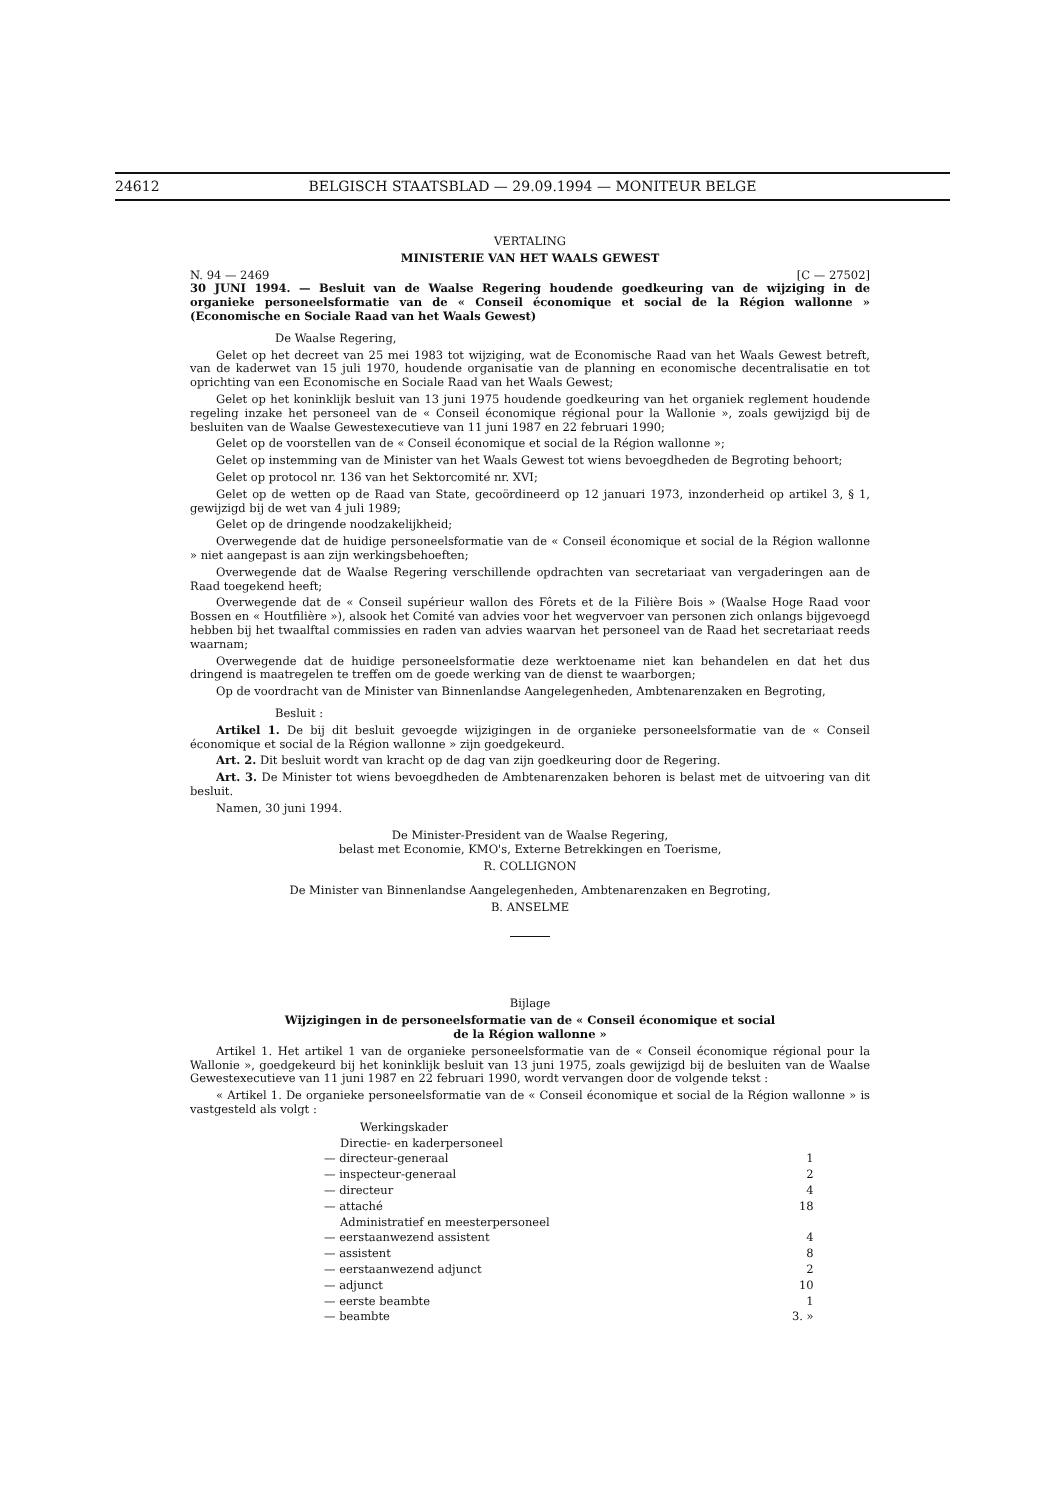24612 BELGISCH STAATSBLAD — 29.09.1994 — MONITEUR BELGE
VERTALING
MINISTERIE VAN HET WAALS GEWEST
N. 94 — 2469 [C — 27502]
30 JUNI 1994. — Besluit van de Waalse Regering houdende goedkeuring van de wijziging in de organieke personeelsformatie van de « Conseil économique et social de la Région wallonne » (Economische en Sociale Raad van het Waals Gewest)
De Waalse Regering,
Gelet op het decreet van 25 mei 1983 tot wijziging, wat de Economische Raad van het Waals Gewest betreft, van de kaderwet van 15 juli 1970, houdende organisatie van de planning en economische decentralisatie en tot oprichting van een Economische en Sociale Raad van het Waals Gewest;
Gelet op het koninklijk besluit van 13 juni 1975 houdende goedkeuring van het organiek reglement houdende regeling inzake het personeel van de « Conseil économique régional pour la Wallonie », zoals gewijzigd bij de besluiten van de Waalse Gewestexecutieve van 11 juni 1987 en 22 februari 1990;
Gelet op de voorstellen van de « Conseil économique et social de la Région wallonne »;
Gelet op instemming van de Minister van het Waals Gewest tot wiens bevoegdheden de Begroting behoort;
Gelet op protocol nr. 136 van het Sektorcomité nr. XVI;
Gelet op de wetten op de Raad van State, gecoördineerd op 12 januari 1973, inzonderheid op artikel 3, § 1, gewijzigd bij de wet van 4 juli 1989;
Gelet op de dringende noodzakelijkheid;
Overwegende dat de huidige personeelsformatie van de « Conseil économique et social de la Région wallonne » niet aangepast is aan zijn werkingsbehoeften;
Overwegende dat de Waalse Regering verschillende opdrachten van secretariaat van vergaderingen aan de Raad toegekend heeft;
Overwegende dat de « Conseil supérieur wallon des Fôrets et de la Filière Bois » (Waalse Hoge Raad voor Bossen en « Houtfilière »), alsook het Comité van advies voor het wegvervoer van personen zich onlangs bijgevoegd hebben bij het twaalftal commissies en raden van advies waarvan het personeel van de Raad het secretariaat reeds waarnam;
Overwegende dat de huidige personeelsformatie deze werktoename niet kan behandelen en dat het dus dringend is maatregelen te treffen om de goede werking van de dienst te waarborgen;
Op de voordracht van de Minister van Binnenlandse Aangelegenheden, Ambtenarenzaken en Begroting,
Besluit :
Artikel 1. De bij dit besluit gevoegde wijzigingen in de organieke personeelsformatie van de « Conseil économique et social de la Région wallonne » zijn goedgekeurd.
Art. 2. Dit besluit wordt van kracht op de dag van zijn goedkeuring door de Regering.
Art. 3. De Minister tot wiens bevoegdheden de Ambtenarenzaken behoren is belast met de uitvoering van dit besluit.
Namen, 30 juni 1994.
De Minister-President van de Waalse Regering,
belast met Economie, KMO's, Externe Betrekkingen en Toerisme,
R. COLLIGNON
De Minister van Binnenlandse Aangelegenheden, Ambtenarenzaken en Begroting,
B. ANSELME
Bijlage
Wijzigingen in de personeelsformatie van de « Conseil économique et social
de la Région wallonne »
Artikel 1. Het artikel 1 van de organieke personeelsformatie van de « Conseil économique régional pour la Wallonie », goedgekeurd bij het koninklijk besluit van 13 juni 1975, zoals gewijzigd bij de besluiten van de Waalse Gewestexecutieve van 11 juni 1987 en 22 februari 1990, wordt vervangen door de volgende tekst :
« Artikel 1. De organieke personeelsformatie van de « Conseil économique et social de la Région wallonne » is vastgesteld als volgt :
| Werkingskader | |
| Directie- en kaderpersoneel | |
| — directeur-generaal | 1 |
| — inspecteur-generaal | 2 |
| — directeur | 4 |
| — attaché | 18 |
| Administratief en meesterpersoneel | |
| — eerstaanwezend assistent | 4 |
| — assistent | 8 |
| — eerstaanwezend adjunct | 2 |
| — adjunct | 10 |
| — eerste beambte | 1 |
| — beambte | 3. » |